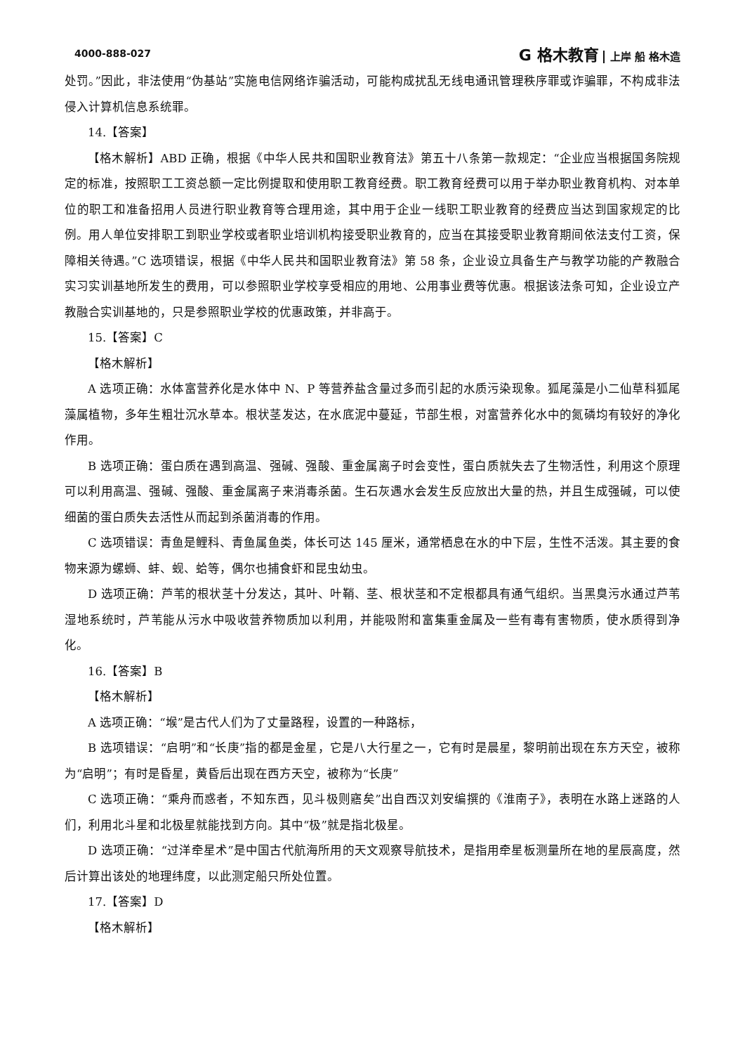4000-888-027 G 格木教育 上岸 船 格木造
处罚。”因此，非法使用“伪基站”实施电信网络诈骗活动，可能构成扰乱无线电通讯管理秩序罪或诈骗罪，不构成非法侵入计算机信息系统罪。
14.【答案】
【格木解析】ABD 正确，根据《中华人民共和国职业教育法》第五十八条第一款规定：“企业应当根据国务院规定的标准，按照职工工资总额一定比例提取和使用职工教育经费。职工教育经费可以用于举办职业教育机构、对本单位的职工和准备招用人员进行职业教育等合理用途，其中用于企业一线职工职业教育的经费应当达到国家规定的比例。用人单位安排职工到职业学校或者职业培训机构接受职业教育的，应当在其接受职业教育期间依法支付工资，保障相关待遇。”C 选项错误，根据《中华人民共和国职业教育法》第 58 条，企业设立具备生产与教学功能的产教融合实习实训基地所发生的费用，可以参照职业学校享受相应的用地、公用事业费等优惠。根据该法条可知，企业设立产教融合实训基地的，只是参照职业学校的优惠政策，并非高于。
15.【答案】C
【格木解析】
A 选项正确：水体富营养化是水体中 N、P 等营养盐含量过多而引起的水质污染现象。狐尾藻是小二仙草科狐尾藻属植物，多年生粗壮沉水草本。根状茎发达，在水底泥中蔓延，节部生根，对富营养化水中的氮磷均有较好的净化作用。
B 选项正确：蛋白质在遇到高温、强碱、强酸、重金属离子时会变性，蛋白质就失去了生物活性，利用这个原理可以利用高温、强碱、强酸、重金属离子来消毒杀菌。生石灰遇水会发生反应放出大量的热，并且生成强碱，可以使细菌的蛋白质失去活性从而起到杀菌消毒的作用。
C 选项错误：青鱼是鲤科、青鱼属鱼类，体长可达 145 厘米，通常栖息在水的中下层，生性不活泼。其主要的食物来源为螺蛳、蚌、蚬、蛤等，偶尔也捕食虾和昆虫幼虫。
D 选项正确：芦苇的根状茎十分发达，其叶、叶鞘、茎、根状茎和不定根都具有通气组织。当黑臭污水通过芦苇湿地系统时，芦苇能从污水中吸收营养物质加以利用，并能吸附和富集重金属及一些有毒有害物质，使水质得到净化。
16.【答案】B
【格木解析】
A 选项正确：“堠”是古代人们为了丈量路程，设置的一种路标，
B 选项错误：“启明”和“长庚”指的都是金星，它是八大行星之一，它有时是晨星，黎明前出现在东方天空，被称为“启明”；有时是昏星，黄昏后出现在西方天空，被称为“长庚”
C 选项正确：“乘舟而惑者，不知东西，见斗极则寤矣”出自西汉刘安编撰的《淮南子》，表明在水路上迷路的人们，利用北斗星和北极星就能找到方向。其中“极”就是指北极星。
D 选项正确：“过洋牵星术”是中国古代航海所用的天文观察导航技术，是指用牵星板测量所在地的星辰高度，然后计算出该处的地理纬度，以此测定船只所处位置。
17.【答案】D
【格木解析】